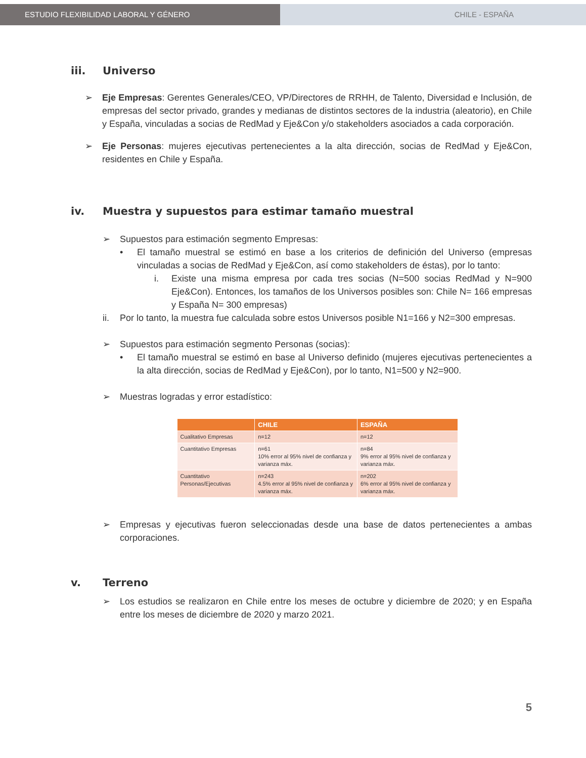ESTUDIO FLEXIBILIDAD LABORAL Y GÉNERO CHILE - ESPAÑA
iii. Universo
➢
Eje Empresas: Gerentes Generales/CEO, VP/Directores de RRHH, de Talento, Diversidad e Inclusión, de empresas del sector privado, grandes y medianas de distintos sectores de la industria (aleatorio), en Chile y España, vinculadas a socias de RedMad y Eje&Con y/o stakeholders asociados a cada corporación.
➢
Eje Personas: mujeres ejecutivas pertenecientes a la alta dirección, socias de RedMad y Eje&Con, residentes en Chile y España.
iv. Muestra y supuestos para estimar tamaño muestral
➢
Supuestos para estimación segmento Empresas:
•
El tamaño muestral se estimó en base a los criterios de definición del Universo (empresas vinculadas a socias de RedMad y Eje&Con, así como stakeholders de éstas), por lo tanto:
i.
Existe una misma empresa por cada tres socias (N=500 socias RedMad y N=900 Eje&Con). Entonces, los tamaños de los Universos posibles son: Chile N= 166 empresas y España N= 300 empresas)
ii.
Por lo tanto, la muestra fue calculada sobre estos Universos posible N1=166 y N2=300 empresas.
➢
Supuestos para estimación segmento Personas (socias):
•
El tamaño muestral se estimó en base al Universo definido (mujeres ejecutivas pertenecientes a la alta dirección, socias de RedMad y Eje&Con), por lo tanto, N1=500 y N2=900.
➢
Muestras logradas y error estadístico:
| | CHILE | ESPAÑA |
| --- | --- | --- |
| Cualitativo Empresas | n=12 | n=12 |
| Cuantitativo Empresas | n=61 10% error al 95% nivel de confianza y varianza máx. | n=84 9% error al 95% nivel de confianza y varianza máx. |
| Cuantitativo Personas/Ejecutivas | n=243 4.5% error al 95% nivel de confianza y varianza máx. | n=202 6% error al 95% nivel de confianza y varianza máx. |
➢
Empresas y ejecutivas fueron seleccionadas desde una base de datos pertenecientes a ambas corporaciones.
v. Terreno
➢
Los estudios se realizaron en Chile entre los meses de octubre y diciembre de 2020; y en España entre los meses de diciembre de 2020 y marzo 2021.
5